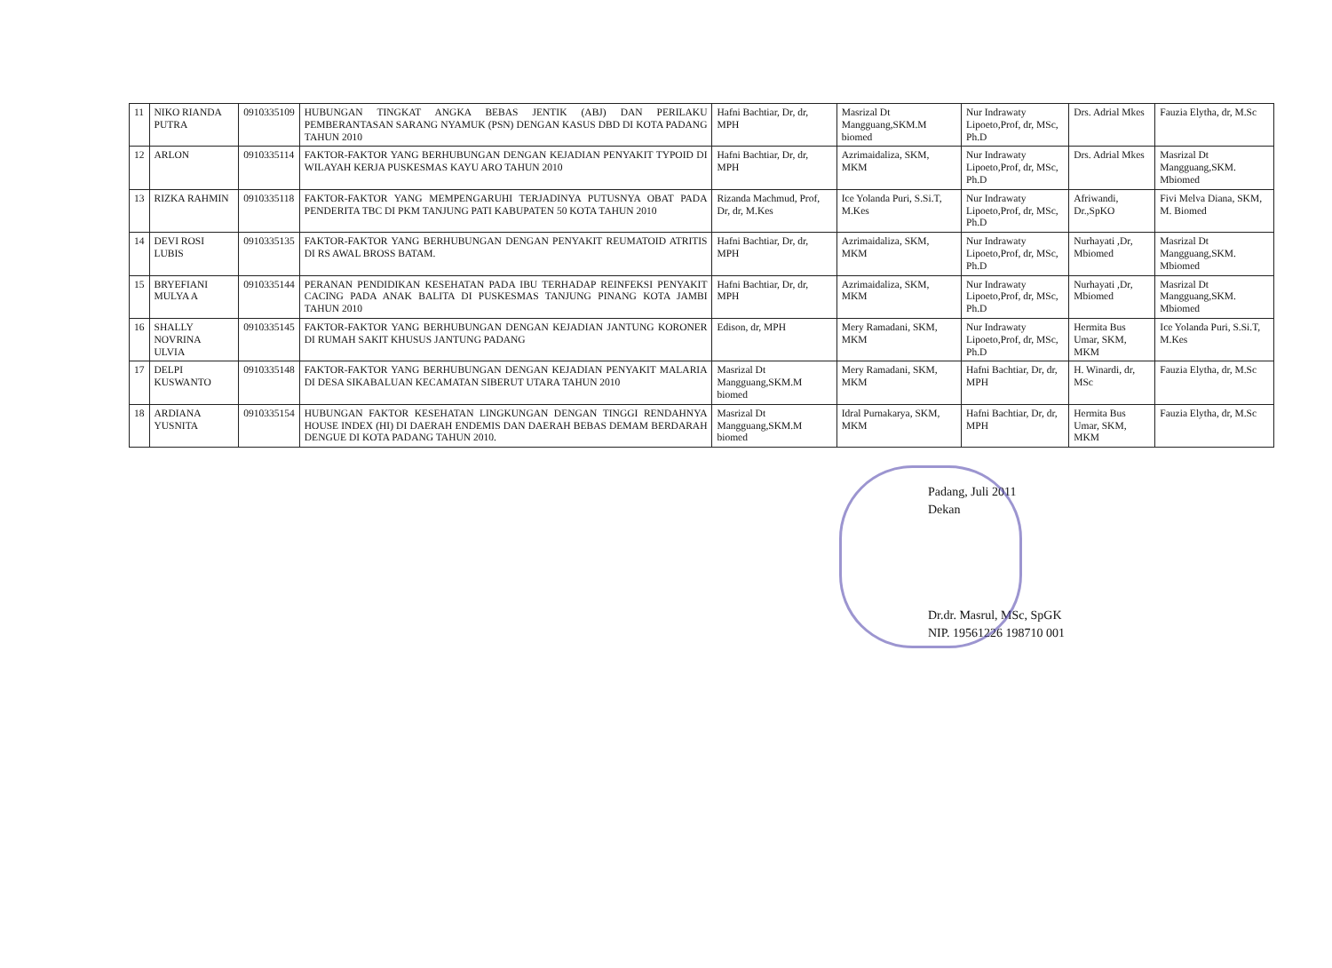| 11 | NIKO RIANDA PUTRA | 0910335109 | HUBUNGAN TINGKAT ANGKA BEBAS JENTIK (ABJ) DAN PERILAKU PEMBERANTASAN SARANG NYAMUK (PSN) DENGAN KASUS DBD DI KOTA PADANG TAHUN 2010 | Hafni Bachtiar, Dr, dr, MPH | Masrizal Dt Mangguang,SKM.M biomed | Nur Indrawaty Lipoeto,Prof, dr, MSc, Ph.D | Drs. Adrial Mkes | Fauzia Elytha, dr, M.Sc |
| 12 | ARLON | 0910335114 | FAKTOR-FAKTOR YANG BERHUBUNGAN DENGAN KEJADIAN PENYAKIT TYPOID DI WILAYAH KERJA PUSKESMAS KAYU ARO TAHUN 2010 | Hafni Bachtiar, Dr, dr, MPH | Azrimaidaliza, SKM, MKM | Nur Indrawaty Lipoeto,Prof, dr, MSc, Ph.D | Drs. Adrial Mkes | Masrizal Dt Mangguang,SKM. Mbiomed |
| 13 | RIZKA RAHMIN | 0910335118 | FAKTOR-FAKTOR YANG MEMPENGARUHI TERJADINYA PUTUSNYA OBAT PADA PENDERITA TBC DI PKM TANJUNG PATI KABUPATEN 50 KOTA TAHUN 2010 | Rizanda Machmud, Prof, Dr, dr, M.Kes | Ice Yolanda Puri, S.Si.T, M.Kes | Nur Indrawaty Lipoeto,Prof, dr, MSc, Ph.D | Afriwandi, Dr.,SpKO | Fivi Melva Diana, SKM, M. Biomed |
| 14 | DEVI ROSI LUBIS | 0910335135 | FAKTOR-FAKTOR YANG BERHUBUNGAN DENGAN PENYAKIT REUMATOID ATRITIS DI RS AWAL BROSS BATAM. | Hafni Bachtiar, Dr, dr, MPH | Azrimaidaliza, SKM, MKM | Nur Indrawaty Lipoeto,Prof, dr, MSc, Ph.D | Nurhayati ,Dr, Mbiomed | Masrizal Dt Mangguang,SKM. Mbiomed |
| 15 | BRYEFIANI MULYA A | 0910335144 | PERANAN PENDIDIKAN KESEHATAN PADA IBU TERHADAP REINFEKSI PENYAKIT CACING PADA ANAK BALITA DI PUSKESMAS TANJUNG PINANG KOTA JAMBI TAHUN 2010 | Hafni Bachtiar, Dr, dr, MPH | Azrimaidaliza, SKM, MKM | Nur Indrawaty Lipoeto,Prof, dr, MSc, Ph.D | Nurhayati ,Dr, Mbiomed | Masrizal Dt Mangguang,SKM. Mbiomed |
| 16 | SHALLY NOVRINA ULVIA | 0910335145 | FAKTOR-FAKTOR YANG BERHUBUNGAN DENGAN KEJADIAN JANTUNG KORONER DI RUMAH SAKIT KHUSUS JANTUNG PADANG | Edison, dr, MPH | Mery Ramadani, SKM, MKM | Nur Indrawaty Lipoeto,Prof, dr, MSc, Ph.D | Hermita Bus Umar, SKM, MKM | Ice Yolanda Puri, S.Si.T, M.Kes |
| 17 | DELPI KUSWANTO | 0910335148 | FAKTOR-FAKTOR YANG BERHUBUNGAN DENGAN KEJADIAN PENYAKIT MALARIA DI DESA SIKABALUAN KECAMATAN SIBERUT UTARA TAHUN 2010 | Masrizal Dt Mangguang,SKM.M biomed | Mery Ramadani, SKM, MKM | Hafni Bachtiar, Dr, dr, MPH | H. Winardi, dr, MSc | Fauzia Elytha, dr, M.Sc |
| 18 | ARDIANA YUSNITA | 0910335154 | HUBUNGAN FAKTOR KESEHATAN LINGKUNGAN DENGAN TINGGI RENDAHNYA HOUSE INDEX (HI) DI DAERAH ENDEMIS DAN DAERAH BEBAS DEMAM BERDARAH DENGUE DI KOTA PADANG TAHUN 2010. | Masrizal Dt Mangguang,SKM.M biomed | Idral Purnakarya, SKM, MKM | Hafni Bachtiar, Dr, dr, MPH | Hermita Bus Umar, SKM, MKM | Fauzia Elytha, dr, M.Sc |
Padang, Juli 2011
Dekan
Dr.dr. Masrul, MSc, SpGK
NIP. 19561226 198710 001